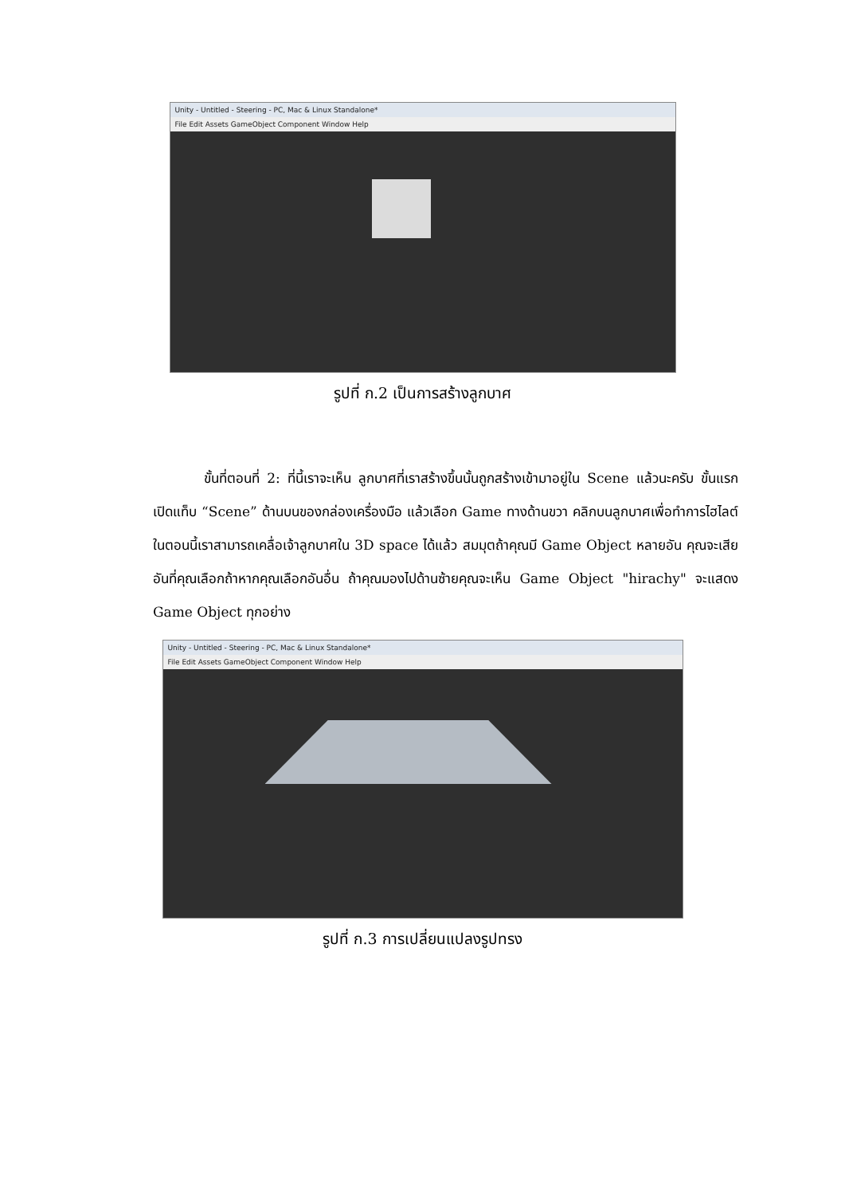Unity - Untitled - Steering - PC, Mac & Linux Standalone*
File Edit Assets GameObject Component Window Help
รูปที่ ก.2 เป็นการสร้างลูกบาศ
ขั้นที่ตอนที่ 2: ที่นี้เราจะเห็น ลูกบาศที่เราสร้างขึ้นนั้นถูกสร้างเข้ามาอยู่ใน Scene แล้วนะครับ ขั้นแรกเปิดแท็บ “Scene” ด้านบนของกล่องเครื่องมือ แล้วเลือก Game ทางด้านขวา คลิกบนลูกบาศเพื่อทำการไฮไลต์ ในตอนนี้เราสามารถเคลื่อเจ้าลูกบาศใน 3D space ได้แล้ว สมมุตถ้าคุณมี Game Object หลายอัน คุณจะเสีย อันที่คุณเลือกถ้าหากคุณเลือกอันอื่น ถ้าคุณมองไปด้านซ้ายคุณจะเห็น Game Object "hirachy" จะแสดง Game Object ทุกอย่าง
Unity - Untitled - Steering - PC, Mac & Linux Standalone*
File Edit Assets GameObject Component Window Help
รูปที่ ก.3 การเปลี่ยนแปลงรูปทรง